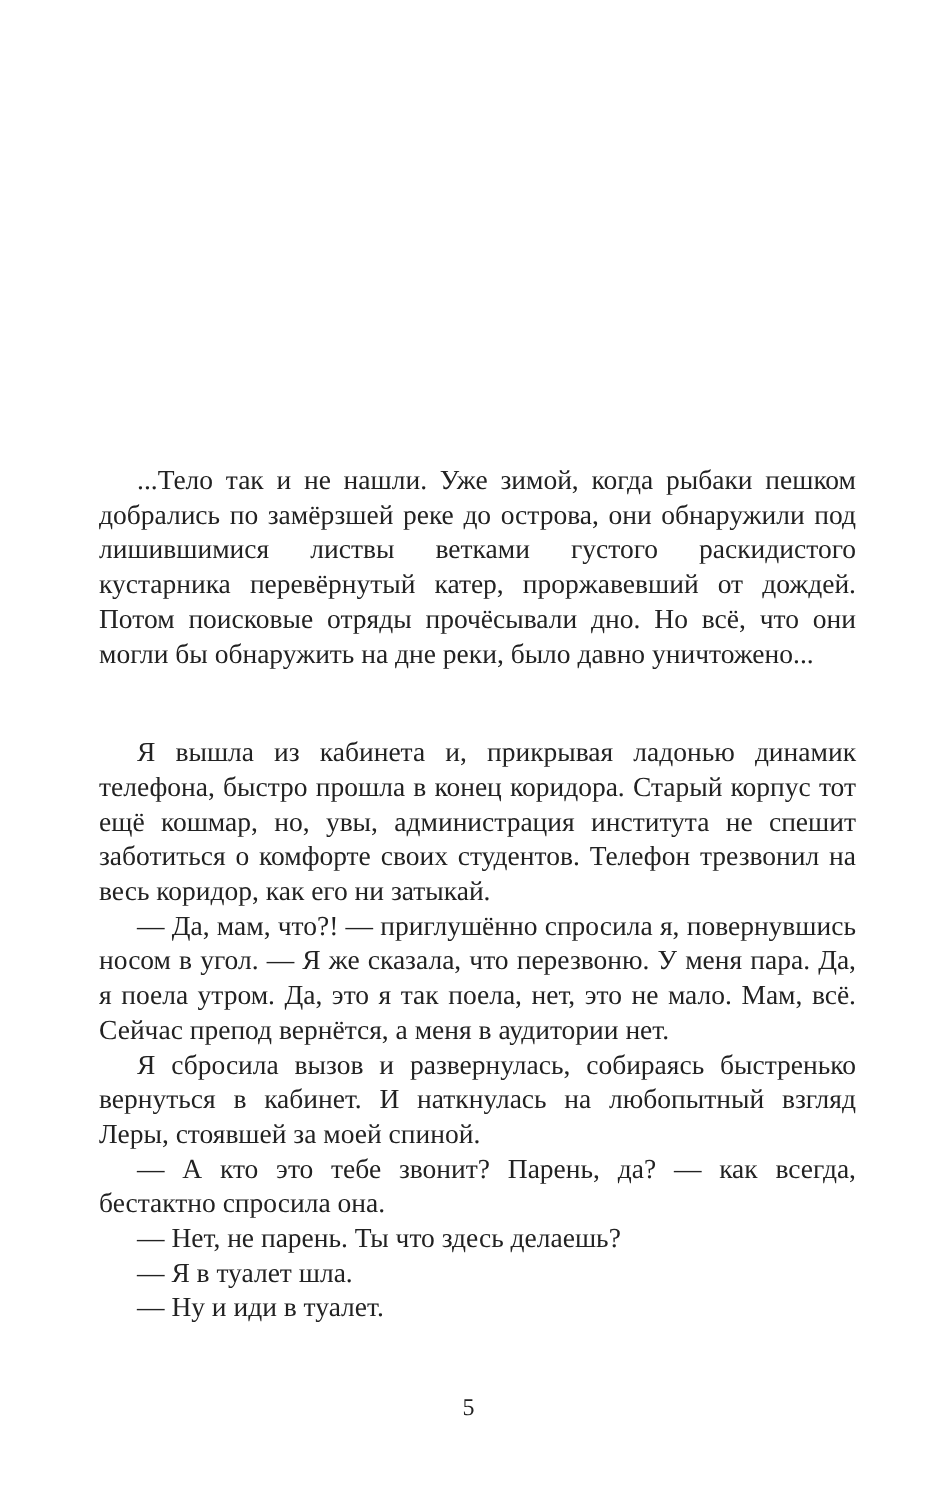...Тело так и не нашли. Уже зимой, когда рыбаки пешком добрались по замёрзшей реке до острова, они обнаружили под лишившимися листвы ветками густого раскидистого кустарника перевёрнутый катер, проржавевший от дождей. Потом поисковые отряды прочёсывали дно. Но всё, что они могли бы обнаружить на дне реки, было давно уничтожено...
Я вышла из кабинета и, прикрывая ладонью динамик телефона, быстро прошла в конец коридора. Старый корпус тот ещё кошмар, но, увы, администрация института не спешит заботиться о комфорте своих студентов. Телефон трезвонил на весь коридор, как его ни затыкай.
— Да, мам, что?! — приглушённо спросила я, повернувшись носом в угол. — Я же сказала, что перезвоню. У меня пара. Да, я поела утром. Да, это я так поела, нет, это не мало. Мам, всё. Сейчас препод вернётся, а меня в аудитории нет.
Я сбросила вызов и развернулась, собираясь быстренько вернуться в кабинет. И наткнулась на любопытный взгляд Леры, стоявшей за моей спиной.
— А кто это тебе звонит? Парень, да? — как всегда, бестактно спросила она.
— Нет, не парень. Ты что здесь делаешь?
— Я в туалет шла.
— Ну и иди в туалет.
5